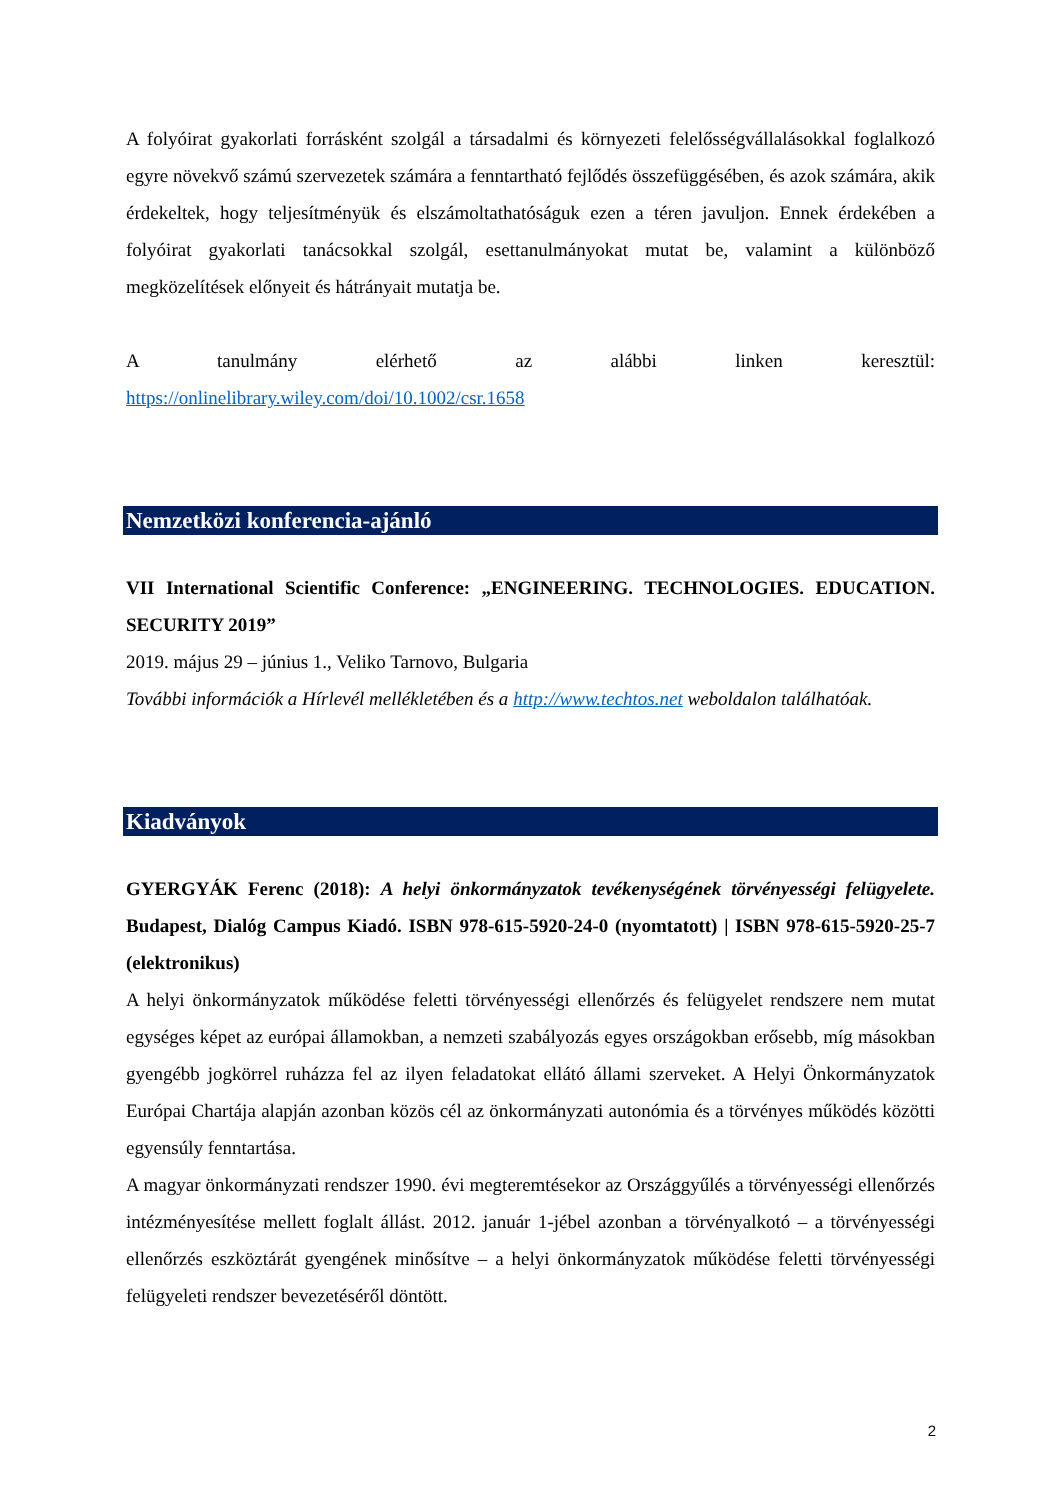A folyóirat gyakorlati forrásként szolgál a társadalmi és környezeti felelősségvállalásokkal foglalkozó egyre növekvő számú szervezetek számára a fenntartható fejlődés összefüggésében, és azok számára, akik érdekeltek, hogy teljesítményük és elszámoltathatóságuk ezen a téren javuljon. Ennek érdekében a folyóirat gyakorlati tanácsokkal szolgál, esettanulmányokat mutat be, valamint a különböző megközelítések előnyeit és hátrányait mutatja be.
A tanulmány elérhető az alábbi linken keresztül:
https://onlinelibrary.wiley.com/doi/10.1002/csr.1658
Nemzetközi konferencia-ajánló
VII International Scientific Conference: „ENGINEERING. TECHNOLOGIES. EDUCATION. SECURITY 2019”
2019. május 29 – június 1., Veliko Tarnovo, Bulgaria
További információk a Hírlevél mellékletében és a http://www.techtos.net weboldalon találhatóak.
Kiadványok
GYERGYÁK Ferenc (2018): A helyi önkormányzatok tevékenységének törvényességi felügyelete. Budapest, Dialóg Campus Kiadó. ISBN 978-615-5920-24-0 (nyomtatott) | ISBN 978-615-5920-25-7 (elektronikus)
A helyi önkormányzatok működése feletti törvényességi ellenőrzés és felügyelet rendszere nem mutat egységes képet az európai államokban, a nemzeti szabályozás egyes országokban erősebb, míg másokban gyengébb jogkörrel ruházza fel az ilyen feladatokat ellátó állami szerveket. A Helyi Önkormányzatok Európai Chartája alapján azonban közös cél az önkormányzati autonómia és a törvényes működés közötti egyensúly fenntartása.
A magyar önkormányzati rendszer 1990. évi megteremtésekor az Országgyűlés a törvényességi ellenőrzés intézményesítése mellett foglalt állást. 2012. január 1-jébel azonban a törvényalkotó – a törvényességi ellenőrzés eszköztárát gyengének minősítve – a helyi önkormányzatok működése feletti törvényességi felügyeleti rendszer bevezetéséről döntött.
2